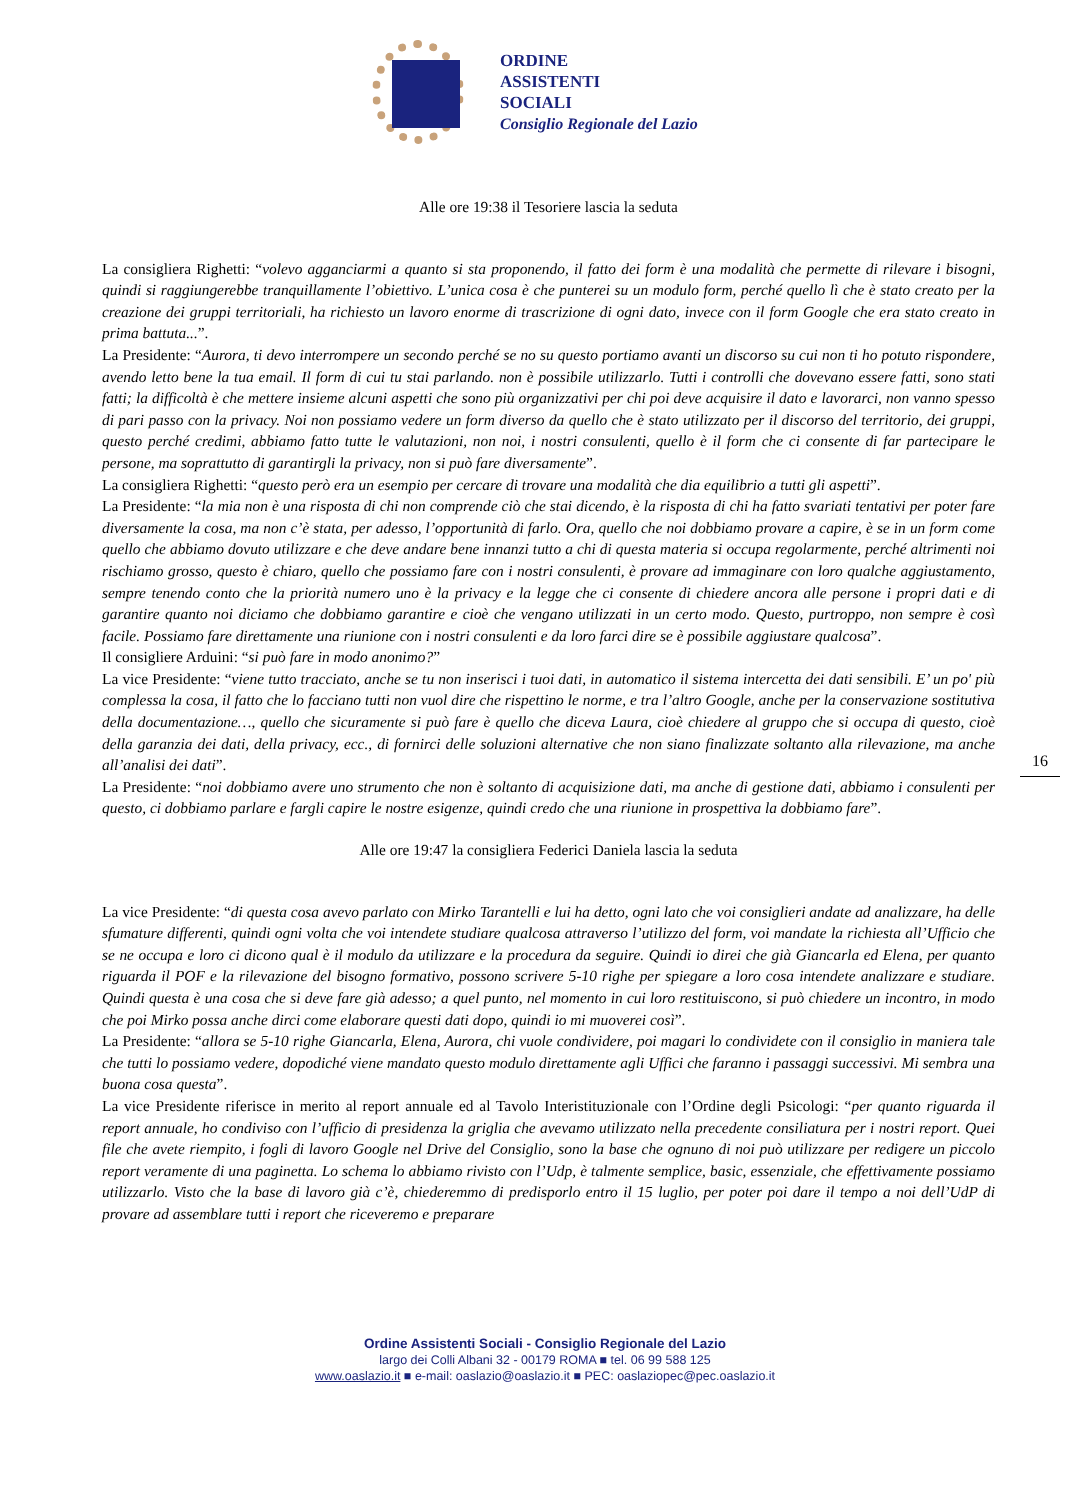ORDINE
ASSISTENTI
SOCIALI
Consiglio Regionale del Lazio
16
Alle ore 19:38 il Tesoriere lascia la seduta
La consigliera Righetti: “volevo agganciarmi a quanto si sta proponendo, il fatto dei form è una modalità che permette di rilevare i bisogni, quindi si raggiungerebbe tranquillamente l’obiettivo. L’unica cosa è che punterei su un modulo form, perché quello lì che è stato creato per la creazione dei gruppi territoriali, ha richiesto un lavoro enorme di trascrizione di ogni dato, invece con il form Google che era stato creato in prima battuta...”.
La Presidente: “Aurora, ti devo interrompere un secondo perché se no su questo portiamo avanti un discorso su cui non ti ho potuto rispondere, avendo letto bene la tua email. Il form di cui tu stai parlando. non è possibile utilizzarlo. Tutti i controlli che dovevano essere fatti, sono stati fatti; la difficoltà è che mettere insieme alcuni aspetti che sono più organizzativi per chi poi deve acquisire il dato e lavorarci, non vanno spesso di pari passo con la privacy. Noi non possiamo vedere un form diverso da quello che è stato utilizzato per il discorso del territorio, dei gruppi, questo perché credimi, abbiamo fatto tutte le valutazioni, non noi, i nostri consulenti, quello è il form che ci consente di far partecipare le persone, ma soprattutto di garantirgli la privacy, non si può fare diversamente”.
La consigliera Righetti: “questo però era un esempio per cercare di trovare una modalità che dia equilibrio a tutti gli aspetti”.
La Presidente: “la mia non è una risposta di chi non comprende ciò che stai dicendo, è la risposta di chi ha fatto svariati tentativi per poter fare diversamente la cosa, ma non c’è stata, per adesso, l’opportunità di farlo. Ora, quello che noi dobbiamo provare a capire, è se in un form come quello che abbiamo dovuto utilizzare e che deve andare bene innanzi tutto a chi di questa materia si occupa regolarmente, perché altrimenti noi rischiamo grosso, questo è chiaro, quello che possiamo fare con i nostri consulenti, è provare ad immaginare con loro qualche aggiustamento, sempre tenendo conto che la priorità numero uno è la privacy e la legge che ci consente di chiedere ancora alle persone i propri dati e di garantire quanto noi diciamo che dobbiamo garantire e cioè che vengano utilizzati in un certo modo. Questo, purtroppo, non sempre è così facile. Possiamo fare direttamente una riunione con i nostri consulenti e da loro farci dire se è possibile aggiustare qualcosa”.
Il consigliere Arduini: “si può fare in modo anonimo?”
La vice Presidente: “viene tutto tracciato, anche se tu non inserisci i tuoi dati, in automatico il sistema intercetta dei dati sensibili. E’ un po' più complessa la cosa, il fatto che lo facciano tutti non vuol dire che rispettino le norme, e tra l’altro Google, anche per la conservazione sostitutiva della documentazione…, quello che sicuramente si può fare è quello che diceva Laura, cioè chiedere al gruppo che si occupa di questo, cioè della garanzia dei dati, della privacy, ecc., di fornirci delle soluzioni alternative che non siano finalizzate soltanto alla rilevazione, ma anche all’analisi dei dati”.
La Presidente: “noi dobbiamo avere uno strumento che non è soltanto di acquisizione dati, ma anche di gestione dati, abbiamo i consulenti per questo, ci dobbiamo parlare e fargli capire le nostre esigenze, quindi credo che una riunione in prospettiva la dobbiamo fare”.
Alle ore 19:47 la consigliera Federici Daniela lascia la seduta
La vice Presidente: “di questa cosa avevo parlato con Mirko Tarantelli e lui ha detto, ogni lato che voi consiglieri andate ad analizzare, ha delle sfumature differenti, quindi ogni volta che voi intendete studiare qualcosa attraverso l’utilizzo del form, voi mandate la richiesta all’Ufficio che se ne occupa e loro ci dicono qual è il modulo da utilizzare e la procedura da seguire. Quindi io direi che già Giancarla ed Elena, per quanto riguarda il POF e la rilevazione del bisogno formativo, possono scrivere 5-10 righe per spiegare a loro cosa intendete analizzare e studiare. Quindi questa è una cosa che si deve fare già adesso; a quel punto, nel momento in cui loro restituiscono, si può chiedere un incontro, in modo che poi Mirko possa anche dirci come elaborare questi dati dopo, quindi io mi muoverei così”.
La Presidente: “allora se 5-10 righe Giancarla, Elena, Aurora, chi vuole condividere, poi magari lo condividete con il consiglio in maniera tale che tutti lo possiamo vedere, dopodiché viene mandato questo modulo direttamente agli Uffici che faranno i passaggi successivi. Mi sembra una buona cosa questa”.
La vice Presidente riferisce in merito al report annuale ed al Tavolo Interistituzionale con l’Ordine degli Psicologi: “per quanto riguarda il report annuale, ho condiviso con l’ufficio di presidenza la griglia che avevamo utilizzato nella precedente consiliatura per i nostri report. Quei file che avete riempito, i fogli di lavoro Google nel Drive del Consiglio, sono la base che ognuno di noi può utilizzare per redigere un piccolo report veramente di una paginetta. Lo schema lo abbiamo rivisto con l’Udp, è talmente semplice, basic, essenziale, che effettivamente possiamo utilizzarlo. Visto che la base di lavoro già c’è, chiederemmo di predisporlo entro il 15 luglio, per poter poi dare il tempo a noi dell’UdP di provare ad assemblare tutti i report che riceveremo e preparare
Ordine Assistenti Sociali - Consiglio Regionale del Lazio
largo dei Colli Albani 32 - 00179 ROMA ■ tel. 06 99 588 125
www.oaslazio.it ■ e-mail: oaslazio@oaslazio.it ■ PEC: oaslaziopec@pec.oaslazio.it